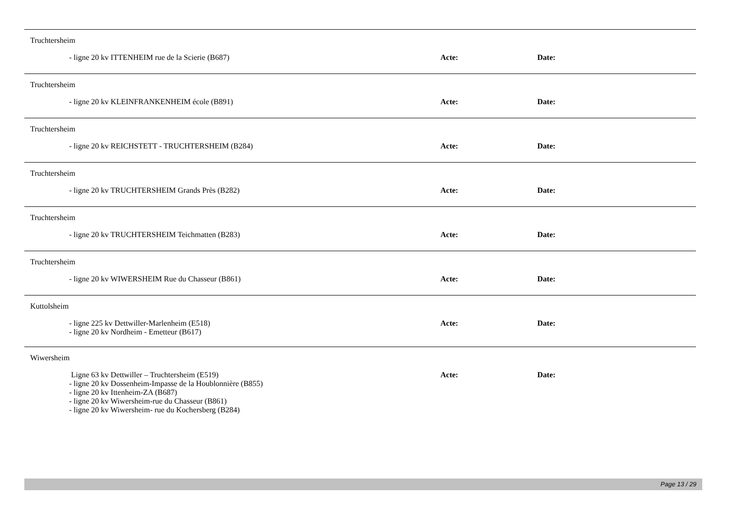Truchtersheim
- ligne 20 kv ITTENHEIM rue de la Scierie (B687) Acte: Date:
Truchtersheim
- ligne 20 kv KLEINFRANKENHEIM école (B891) Acte: Date:
Truchtersheim
- ligne 20 kv REICHSTETT - TRUCHTERSHEIM (B284) Acte: Date:
Truchtersheim
- ligne 20 kv TRUCHTERSHEIM Grands Près (B282) Acte: Date:
Truchtersheim
- ligne 20 kv TRUCHTERSHEIM Teichmatten (B283) Acte: Date:
Truchtersheim
- ligne 20 kv WIWERSHEIM Rue du Chasseur (B861) Acte: Date:
Kuttolsheim
- ligne 225 kv Dettwiller-Marlenheim (E518)
- ligne 20 kv Nordheim - Emetteur (B617)
Acte: Date:
Wiwersheim
Ligne 63 kv Dettwiller – Truchtersheim (E519)
- ligne 20 kv Dossenheim-Impasse de la Houblonnière (B855)
- ligne 20 kv Ittenheim-ZA (B687)
- ligne 20 kv Wiwersheim-rue du Chasseur (B861)
- ligne 20 kv Wiwersheim- rue du Kochersberg (B284)
Acte: Date:
Page 13 / 29